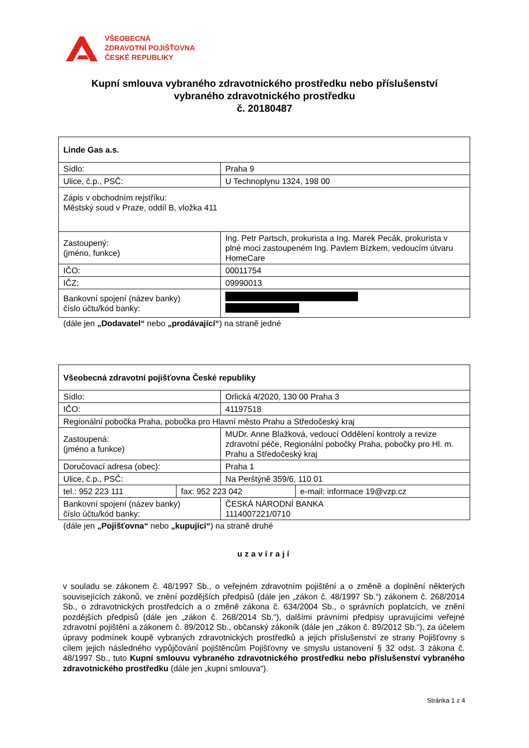VŠEOBECNÁ
ZDRAVOTNÍ POJIŠŤOVNA
ČESKÉ REPUBLIKY
Kupní smlouva vybraného zdravotnického prostředku nebo příslušenství
vybraného zdravotnického prostředku
č. 20180487
| Linde Gas a.s. | |
| Sídlo: | Praha 9 |
| Ulice, č.p., PSČ: | U Technoplynu 1324, 198 00 |
| Zápis v obchodním rejstříku: Městský soud v Praze, oddíl B, vložka 411 | |
| Zastoupený: (jméno, funkce) | Ing. Petr Partsch, prokurista a Ing. Marek Pecák, prokurista v plné moci zastoupeném Ing. Pavlem Bízkem, vedoucím útvaru HomeCare |
| IČO: | 00011754 |
| IČZ: | 09990013 |
| Bankovní spojení (název banky) číslo účtu/kód banky: | |
(dále jen „Dodavatel“ nebo „prodávající“) na straně jedné
| Všeobecná zdravotní pojišťovna České republiky | |
| Sídlo: | Orlická 4/2020, 130 00 Praha 3 |
| IČO: | 41197518 |
| Regionální pobočka Praha, pobočka pro Hlavní město Prahu a Středočeský kraj | |
| Zastoupená: (jméno a funkce) | MUDr. Anne Blažková, vedoucí Oddělení kontroly a revize zdravotní péče, Regionální pobočky Praha, pobočky pro Hl. m. Prahu a Středočeský kraj |
| Doručovací adresa (obec): | Praha 1 |
| Ulice, č.p., PSČ: | Na Perštýně 359/6, 110 01 |
| tel.: 952 223 111 | fax: 952 223 042 | e-mail: informace 19@vzp.cz |
| Bankovní spojení (název banky) číslo účtu/kód banky: | ČESKÁ NÁRODNÍ BANKA 1114007221/0710 |
(dále jen „Pojišťovna“ nebo „kupující“) na straně druhé
uzavírají
v souladu se zákonem č. 48/1997 Sb., o veřejném zdravotním pojištění a o změně a doplnění některých souvisejících zákonů, ve znění pozdějších předpisů (dále jen „zákon č. 48/1997 Sb.“) zákonem č. 268/2014 Sb., o zdravotnických prostředcích a o změně zákona č. 634/2004 Sb., o správních poplatcích, ve znění pozdějších předpisů (dále jen „zákon č. 268/2014 Sb.“), dalšími právními předpisy upravujícími veřejné zdravotní pojištění a zákonem č. 89/2012 Sb., občanský zákoník (dále jen „zákon č. 89/2012 Sb.“), za účelem úpravy podmínek koupě vybraných zdravotnických prostředků a jejich příslušenství ze strany Pojišťovny s cílem jejich následného vypůjčování pojištěncům Pojišťovny ve smyslu ustanovení § 32 odst. 3 zákona č. 48/1997 Sb., tuto Kupní smlouvu vybraného zdravotnického prostředku nebo příslušenství vybraného zdravotnického prostředku (dále jen „kupní smlouva“).
Stránka 1 z 4